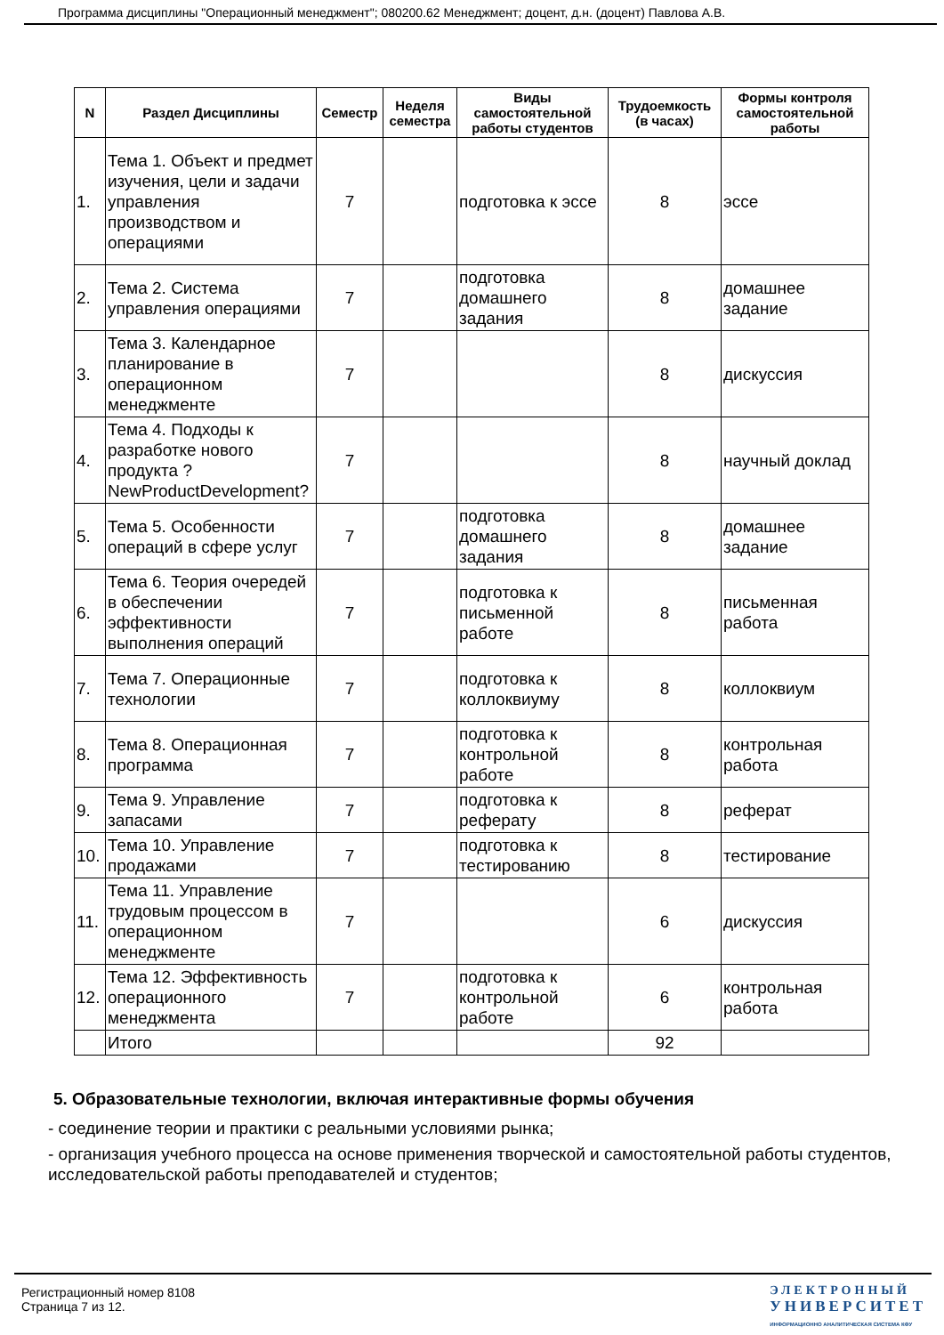Программа дисциплины "Операционный менеджмент"; 080200.62 Менеджмент; доцент, д.н. (доцент) Павлова А.В.
| N | Раздел Дисциплины | Семестр | Неделя семестра | Виды самостоятельной работы студентов | Трудоемкость (в часах) | Формы контроля самостоятельной работы |
| --- | --- | --- | --- | --- | --- | --- |
| 1. | Тема 1. Объект и предмет изучения, цели и задачи управления производством и операциями | 7 | | подготовка к эссе | 8 | эссе |
| 2. | Тема 2. Система управления операциями | 7 | | подготовка домашнего задания | 8 | домашнее задание |
| 3. | Тема 3. Календарное планирование в операционном менеджменте | 7 | | | 8 | дискуссия |
| 4. | Тема 4. Подходы к разработке нового продукта ?NewProductDevelopment? | 7 | | | 8 | научный доклад |
| 5. | Тема 5. Особенности операций в сфере услуг | 7 | | подготовка домашнего задания | 8 | домашнее задание |
| 6. | Тема 6. Теория очередей в обеспечении эффективности выполнения операций | 7 | | подготовка к письменной работе | 8 | письменная работа |
| 7. | Тема 7. Операционные технологии | 7 | | подготовка к коллоквиуму | 8 | коллоквиум |
| 8. | Тема 8. Операционная программа | 7 | | подготовка к контрольной работе | 8 | контрольная работа |
| 9. | Тема 9. Управление запасами | 7 | | подготовка к реферату | 8 | реферат |
| 10. | Тема 10. Управление продажами | 7 | | подготовка к тестированию | 8 | тестирование |
| 11. | Тема 11. Управление трудовым процессом в операционном менеджменте | 7 | | | 6 | дискуссия |
| 12. | Тема 12. Эффективность операционного менеджмента | 7 | | подготовка к контрольной работе | 6 | контрольная работа |
| | Итого | | | | 92 | |
5. Образовательные технологии, включая интерактивные формы обучения
- соединение теории и практики с реальными условиями рынка;
- организация учебного процесса на основе применения творческой и самостоятельной работы студентов, исследовательской работы преподавателей и студентов;
Регистрационный номер 8108
Страница 7 из 12.
ЭЛЕКТРОННЫЙ
УНИВЕРСИТЕТ
ИНФОРМАЦИОННО АНАЛИТИЧЕСКАЯ СИСТЕМА КФУ